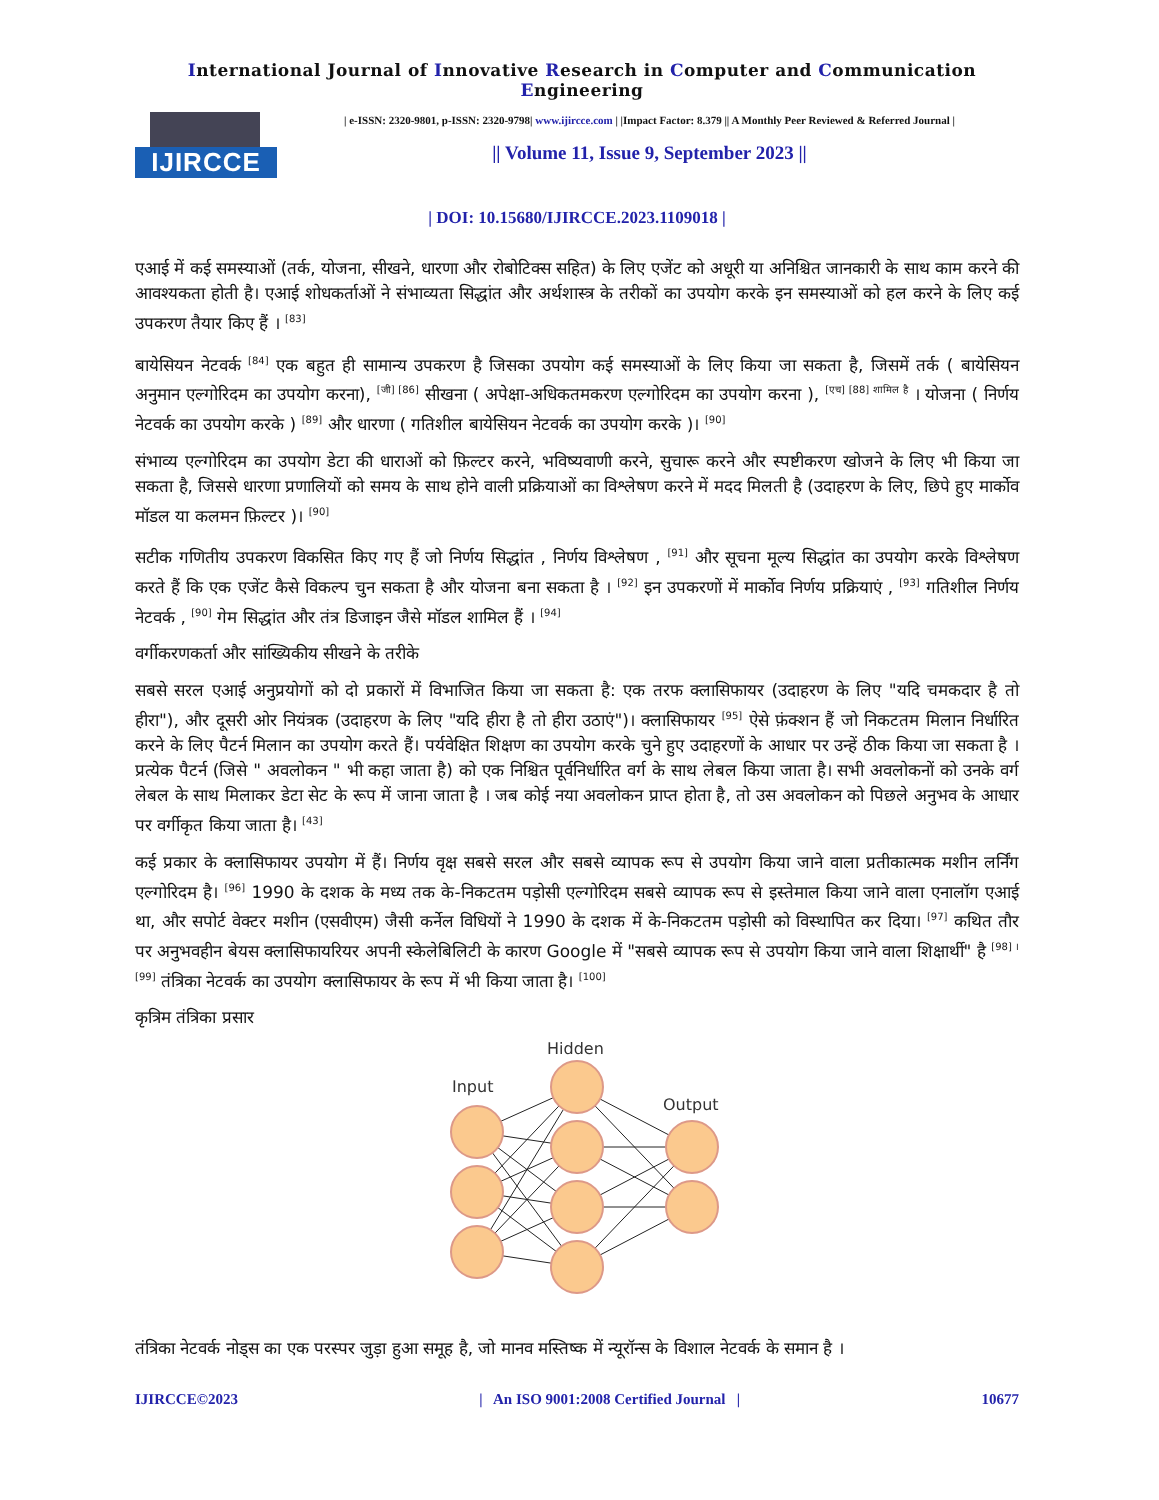International Journal of Innovative Research in Computer and Communication Engineering
IJIRCCE
| e-ISSN: 2320-9801, p-ISSN: 2320-9798| www.ijircce.com | |Impact Factor: 8.379 || A Monthly Peer Reviewed & Referred Journal |
|| Volume 11, Issue 9, September 2023 ||
| DOI: 10.15680/IJIRCCE.2023.1109018 |
एआई में कई समस्याओं (तर्क, योजना, सीखने, धारणा और रोबोटिक्स सहित) के लिए एजेंट को अधूरी या अनिश्चित जानकारी के साथ काम करने की आवश्यकता होती है। एआई शोधकर्ताओं ने संभाव्यता सिद्धांत और अर्थशास्त्र के तरीकों का उपयोग करके इन समस्याओं को हल करने के लिए कई उपकरण तैयार किए हैं । <sup>[83]</sup>
बायेसियन नेटवर्क <sup>[84]</sup> एक बहुत ही सामान्य उपकरण है जिसका उपयोग कई समस्याओं के लिए किया जा सकता है, जिसमें तर्क ( बायेसियन अनुमान एल्गोरिदम का उपयोग करना), <sup>[जी] [86]</sup> सीखना ( अपेक्षा-अधिकतमकरण एल्गोरिदम का उपयोग करना ), <sup>[एच] [88] शामिल है</sup> । योजना ( निर्णय नेटवर्क का उपयोग करके ) <sup>[89]</sup> और धारणा ( गतिशील बायेसियन नेटवर्क का उपयोग करके )। <sup>[90]</sup>
संभाव्य एल्गोरिदम का उपयोग डेटा की धाराओं को फ़िल्टर करने, भविष्यवाणी करने, सुचारू करने और स्पष्टीकरण खोजने के लिए भी किया जा सकता है, जिससे धारणा प्रणालियों को समय के साथ होने वाली प्रक्रियाओं का विश्लेषण करने में मदद मिलती है (उदाहरण के लिए, छिपे हुए मार्कोव मॉडल या कलमन फ़िल्टर )। <sup>[90]</sup>
सटीक गणितीय उपकरण विकसित किए गए हैं जो निर्णय सिद्धांत , निर्णय विश्लेषण , <sup>[91]</sup> और सूचना मूल्य सिद्धांत का उपयोग करके विश्लेषण करते हैं कि एक एजेंट कैसे विकल्प चुन सकता है और योजना बना सकता है । <sup>[92]</sup> इन उपकरणों में मार्कोव निर्णय प्रक्रियाएं , <sup>[93]</sup> गतिशील निर्णय नेटवर्क , <sup>[90]</sup> गेम सिद्धांत और तंत्र डिजाइन जैसे मॉडल शामिल हैं । <sup>[94]</sup>
वर्गीकरणकर्ता और सांख्यिकीय सीखने के तरीके
सबसे सरल एआई अनुप्रयोगों को दो प्रकारों में विभाजित किया जा सकता है: एक तरफ क्लासिफायर (उदाहरण के लिए "यदि चमकदार है तो हीरा"), और दूसरी ओर नियंत्रक (उदाहरण के लिए "यदि हीरा है तो हीरा उठाएं")। क्लासिफायर <sup>[95]</sup> ऐसे फ़ंक्शन हैं जो निकटतम मिलान निर्धारित करने के लिए पैटर्न मिलान का उपयोग करते हैं। पर्यवेक्षित शिक्षण का उपयोग करके चुने हुए उदाहरणों के आधार पर उन्हें ठीक किया जा सकता है । प्रत्येक पैटर्न (जिसे " अवलोकन " भी कहा जाता है) को एक निश्चित पूर्वनिर्धारित वर्ग के साथ लेबल किया जाता है। सभी अवलोकनों को उनके वर्ग लेबल के साथ मिलाकर डेटा सेट के रूप में जाना जाता है । जब कोई नया अवलोकन प्राप्त होता है, तो उस अवलोकन को पिछले अनुभव के आधार पर वर्गीकृत किया जाता है। <sup>[43]</sup>
कई प्रकार के क्लासिफायर उपयोग में हैं। निर्णय वृक्ष सबसे सरल और सबसे व्यापक रूप से उपयोग किया जाने वाला प्रतीकात्मक मशीन लर्निंग एल्गोरिदम है। <sup>[96]</sup> 1990 के दशक के मध्य तक के-निकटतम पड़ोसी एल्गोरिदम सबसे व्यापक रूप से इस्तेमाल किया जाने वाला एनालॉग एआई था, और सपोर्ट वेक्टर मशीन (एसवीएम) जैसी कर्नेल विधियों ने 1990 के दशक में के-निकटतम पड़ोसी को विस्थापित कर दिया। <sup>[97]</sup> कथित तौर पर अनुभवहीन बेयस क्लासिफायरियर अपनी स्केलेबिलिटी के कारण Google में "सबसे व्यापक रूप से उपयोग किया जाने वाला शिक्षार्थी" है <sup>[98] । [99]</sup> तंत्रिका नेटवर्क का उपयोग क्लासिफायर के रूप में भी किया जाता है। <sup>[100]</sup>
कृत्रिम तंत्रिका प्रसार
Input
Hidden
Output
तंत्रिका नेटवर्क नोड्स का एक परस्पर जुड़ा हुआ समूह है, जो मानव मस्तिष्क में न्यूरॉन्स के विशाल नेटवर्क के समान है ।
IJIRCCE©2023 | An ISO 9001:2008 Certified Journal | 10677